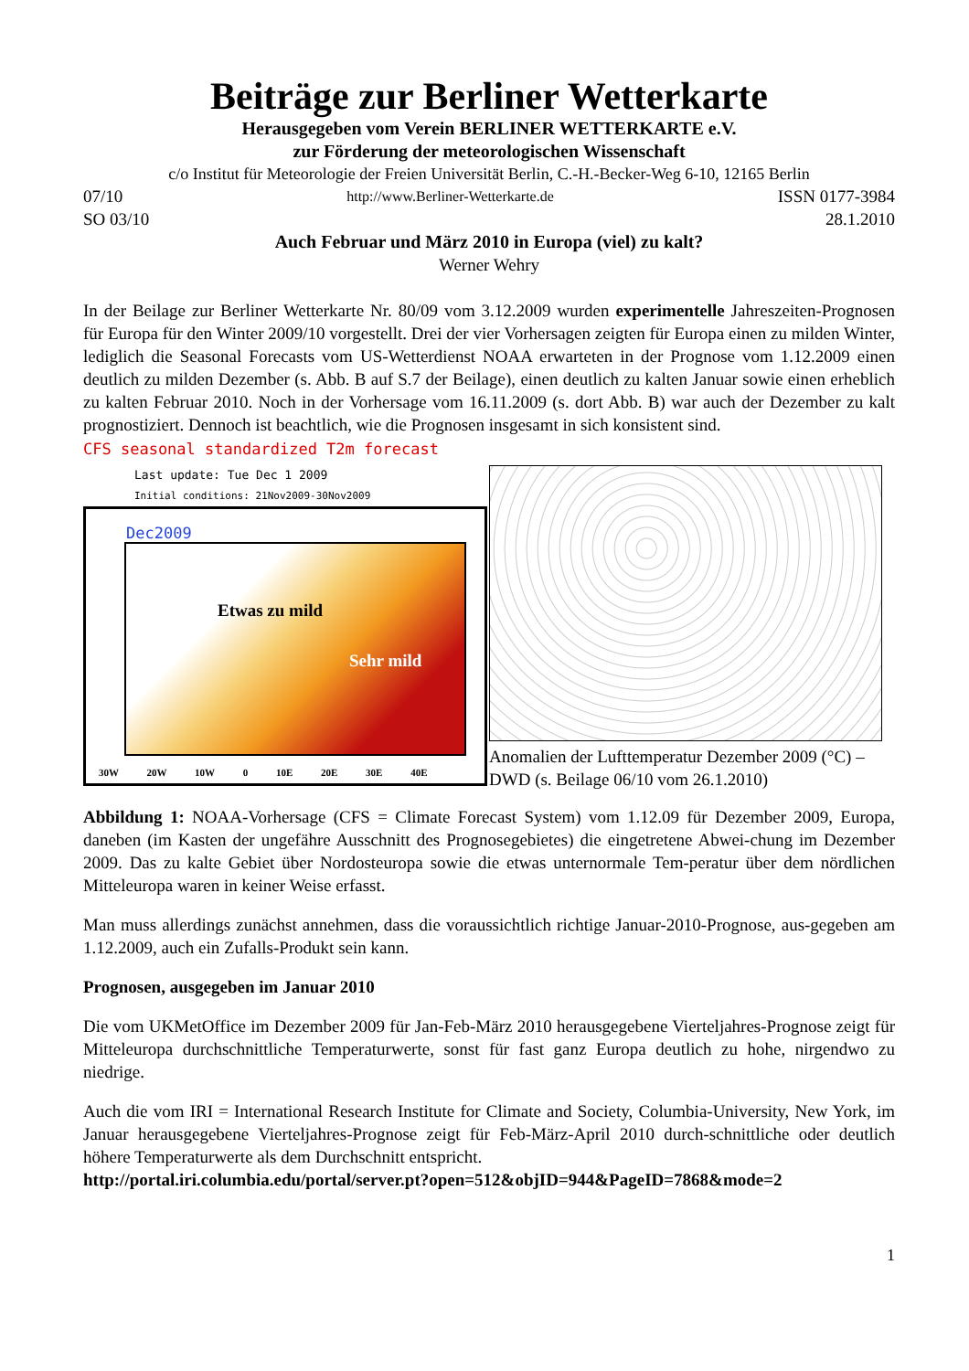Beiträge zur Berliner Wetterkarte
Herausgegeben vom Verein BERLINER WETTERKARTE e.V.
zur Förderung der meteorologischen Wissenschaft
c/o Institut für Meteorologie der Freien Universität Berlin, C.-H.-Becker-Weg 6-10, 12165 Berlin
07/10 http://www.Berliner-Wetterkarte.de ISSN 0177-3984
SO 03/10 28.1.2010
Auch Februar und März 2010 in Europa (viel) zu kalt?
Werner Wehry
In der Beilage zur Berliner Wetterkarte Nr. 80/09 vom 3.12.2009 wurden experimentelle Jahreszeiten-Prognosen für Europa für den Winter 2009/10 vorgestellt. Drei der vier Vorhersagen zeigten für Europa einen zu milden Winter, lediglich die Seasonal Forecasts vom US-Wetterdienst NOAA erwarteten in der Prognose vom 1.12.2009 einen deutlich zu milden Dezember (s. Abb. B auf S.7 der Beilage), einen deutlich zu kalten Januar sowie einen erheblich zu kalten Februar 2010. Noch in der Vorhersage vom 16.11.2009 (s. dort Abb. B) war auch der Dezember zu kalt prognostiziert. Dennoch ist beachtlich, wie die Prognosen insgesamt in sich konsistent sind.
CFS seasonal standardized T2m forecast
Last update: Tue Dec 1 2009
Initial conditions: 21Nov2009-30Nov2009
Dec2009
Etwas zu mild
Sehr mild
30W 20W 10W 0 10E 20E 30E 40E
Anomalien der Lufttemperatur Dezember 2009 (°C) – DWD (s. Beilage 06/10 vom 26.1.2010)
Abbildung 1: NOAA-Vorhersage (CFS = Climate Forecast System) vom 1.12.09 für Dezember 2009, Europa, daneben (im Kasten der ungefähre Ausschnitt des Prognosegebietes) die eingetretene Abwei-chung im Dezember 2009. Das zu kalte Gebiet über Nordosteuropa sowie die etwas unternormale Tem-peratur über dem nördlichen Mitteleuropa waren in keiner Weise erfasst.
Man muss allerdings zunächst annehmen, dass die voraussichtlich richtige Januar-2010-Prognose, aus-gegeben am 1.12.2009, auch ein Zufalls-Produkt sein kann.
Prognosen, ausgegeben im Januar 2010
Die vom UKMetOffice im Dezember 2009 für Jan-Feb-März 2010 herausgegebene Vierteljahres-Prognose zeigt für Mitteleuropa durchschnittliche Temperaturwerte, sonst für fast ganz Europa deutlich zu hohe, nirgendwo zu niedrige.
Auch die vom IRI = International Research Institute for Climate and Society, Columbia-University, New York, im Januar herausgegebene Vierteljahres-Prognose zeigt für Feb-März-April 2010 durch-schnittliche oder deutlich höhere Temperaturwerte als dem Durchschnitt entspricht.
http://portal.iri.columbia.edu/portal/server.pt?open=512&objID=944&PageID=7868&mode=2
1